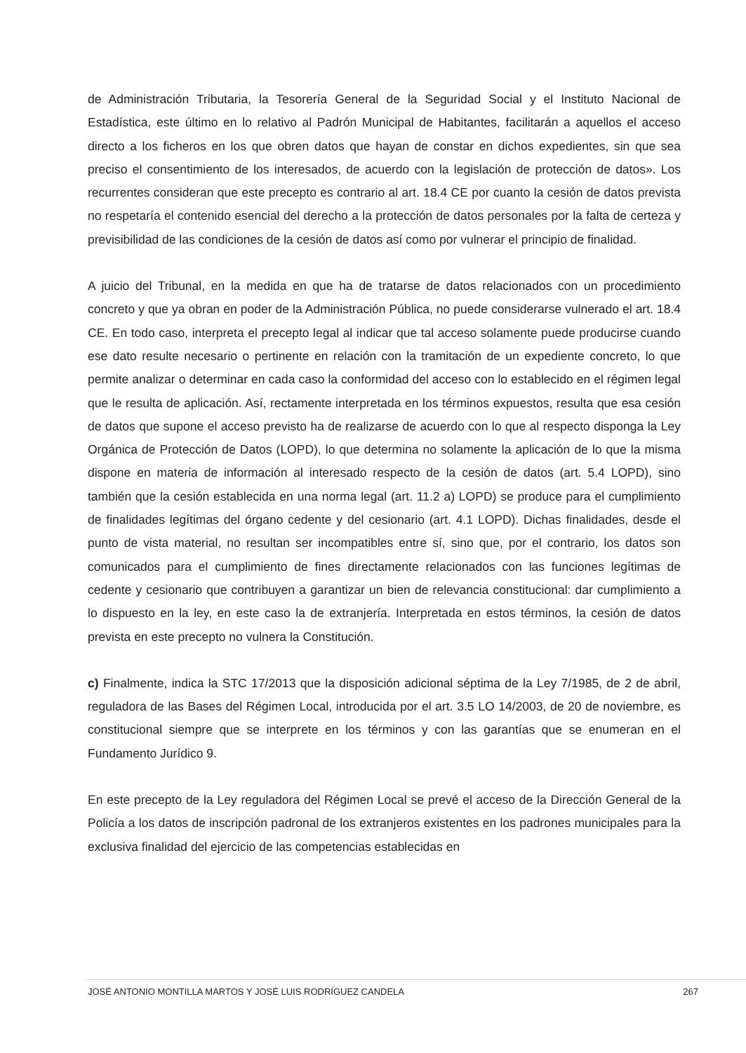de Administración Tributaria, la Tesorería General de la Seguridad Social y el Instituto Nacional de Estadística, este último en lo relativo al Padrón Municipal de Habitantes, facilitarán a aquellos el acceso directo a los ficheros en los que obren datos que hayan de constar en dichos expedientes, sin que sea preciso el consentimiento de los interesados, de acuerdo con la legislación de protección de datos». Los recurrentes consideran que este precepto es contrario al art. 18.4 CE por cuanto la cesión de datos prevista no respetaría el contenido esencial del derecho a la protección de datos personales por la falta de certeza y previsibilidad de las condiciones de la cesión de datos así como por vulnerar el principio de finalidad.
A juicio del Tribunal, en la medida en que ha de tratarse de datos relacionados con un procedimiento concreto y que ya obran en poder de la Administración Pública, no puede considerarse vulnerado el art. 18.4 CE. En todo caso, interpreta el precepto legal al indicar que tal acceso solamente puede producirse cuando ese dato resulte necesario o pertinente en relación con la tramitación de un expediente concreto, lo que permite analizar o determinar en cada caso la conformidad del acceso con lo establecido en el régimen legal que le resulta de aplicación. Así, rectamente interpretada en los términos expuestos, resulta que esa cesión de datos que supone el acceso previsto ha de realizarse de acuerdo con lo que al respecto disponga la Ley Orgánica de Protección de Datos (LOPD), lo que determina no solamente la aplicación de lo que la misma dispone en materia de información al interesado respecto de la cesión de datos (art. 5.4 LOPD), sino también que la cesión establecida en una norma legal (art. 11.2 a) LOPD) se produce para el cumplimiento de finalidades legítimas del órgano cedente y del cesionario (art. 4.1 LOPD). Dichas finalidades, desde el punto de vista material, no resultan ser incompatibles entre sí, sino que, por el contrario, los datos son comunicados para el cumplimiento de fines directamente relacionados con las funciones legítimas de cedente y cesionario que contribuyen a garantizar un bien de relevancia constitucional: dar cumplimiento a lo dispuesto en la ley, en este caso la de extranjería. Interpretada en estos términos, la cesión de datos prevista en este precepto no vulnera la Constitución.
c) Finalmente, indica la STC 17/2013 que la disposición adicional séptima de la Ley 7/1985, de 2 de abril, reguladora de las Bases del Régimen Local, introducida por el art. 3.5 LO 14/2003, de 20 de noviembre, es constitucional siempre que se interprete en los términos y con las garantías que se enumeran en el Fundamento Jurídico 9.
En este precepto de la Ley reguladora del Régimen Local se prevé el acceso de la Dirección General de la Policía a los datos de inscripción padronal de los extranjeros existentes en los padrones municipales para la exclusiva finalidad del ejercicio de las competencias establecidas en
JOSÉ ANTONIO MONTILLA MARTOS Y JOSÉ LUIS RODRÍGUEZ CANDELA 267